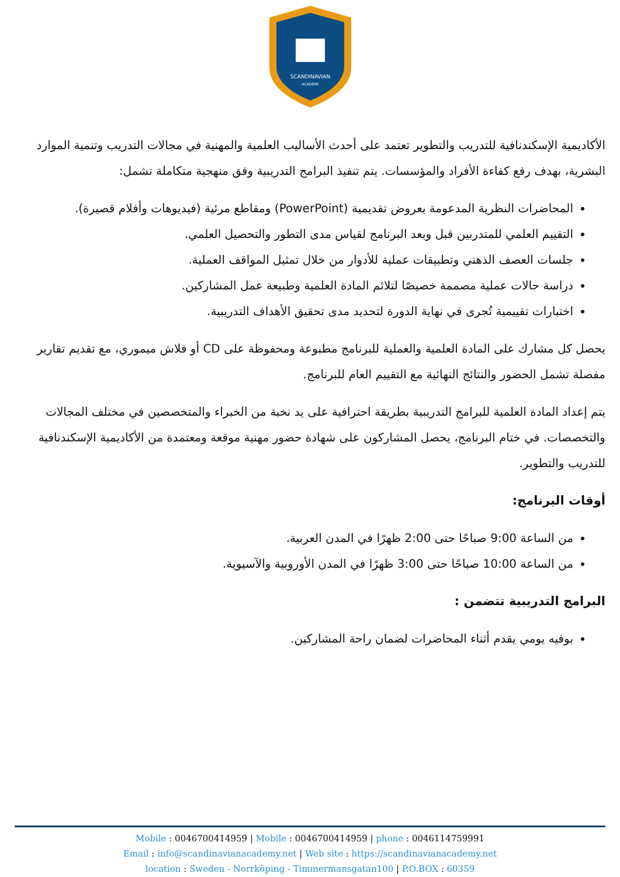SCANDINAVIAN
ACADEMY
الأكاديمية الإسكندنافية للتدريب والتطوير تعتمد على أحدث الأساليب العلمية والمهنية في مجالات التدريب وتنمية الموارد البشرية، بهدف رفع كفاءة الأفراد والمؤسسات. يتم تنفيذ البرامج التدريبية وفق منهجية متكاملة تشمل:
المحاضرات النظرية المدعومة بعروض تقديمية (PowerPoint) ومقاطع مرئية (فيديوهات وأفلام قصيرة).
التقييم العلمي للمتدربين قبل وبعد البرنامج لقياس مدى التطور والتحصيل العلمي.
جلسات العصف الذهني وتطبيقات عملية للأدوار من خلال تمثيل المواقف العملية.
دراسة حالات عملية مصممة خصيصًا لتلائم المادة العلمية وطبيعة عمل المشاركين.
اختبارات تقييمية تُجرى في نهاية الدورة لتحديد مدى تحقيق الأهداف التدريبية.
يحصل كل مشارك على المادة العلمية والعملية للبرنامج مطبوعة ومحفوظة على CD أو فلاش ميموري، مع تقديم تقارير مفصلة تشمل الحضور والنتائج النهائية مع التقييم العام للبرنامج.
يتم إعداد المادة العلمية للبرامج التدريبية بطريقة احترافية على يد نخبة من الخبراء والمتخصصين في مختلف المجالات والتخصصات. في ختام البرنامج، يحصل المشاركون على شهادة حضور مهنية موقعة ومعتمدة من الأكاديمية الإسكندنافية للتدريب والتطوير.
أوقات البرنامج:
من الساعة 9:00 صباحًا حتى 2:00 ظهرًا في المدن العربية.
من الساعة 10:00 صباحًا حتى 3:00 ظهرًا في المدن الأوروبية والآسيوية.
البرامج التدريبية تتضمن :
بوفيه يومي يقدم أثناء المحاضرات لضمان راحة المشاركين.
Mobile : 0046700414959 | Mobile : 0046700414959 | phone : 0046114759991
Email : info@scandinavianacademy.net | Web site : https://scandinavianacademy.net
location : Sweden - Norrköping - Timmermansgatan100 | P.O.BOX : 60359